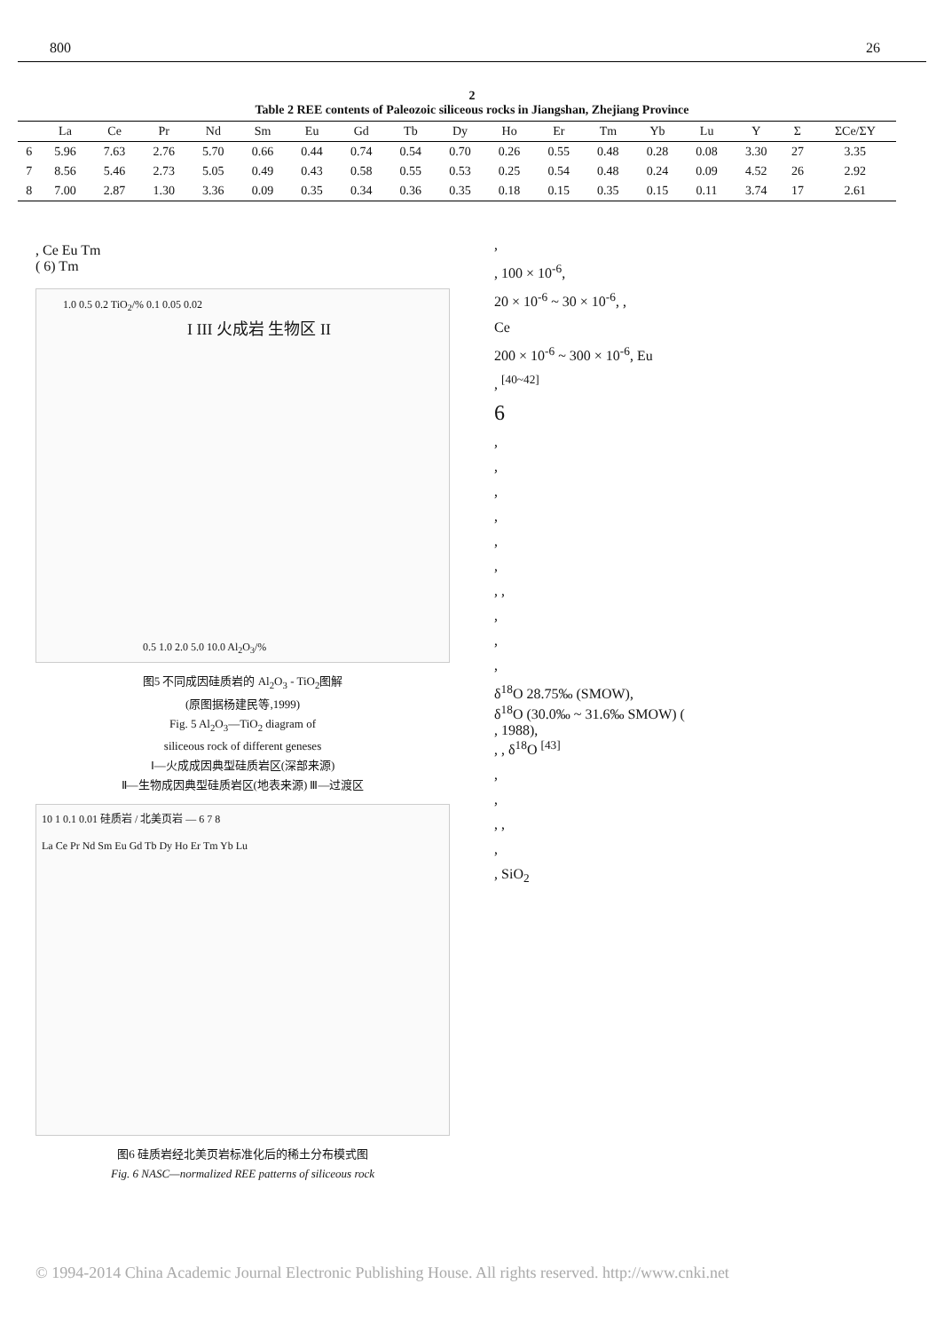800 26
2
Table 2 REE contents of Paleozoic siliceous rocks in Jiangshan, Zhejiang Province
| | La | Ce | Pr | Nd | Sm | Eu | Gd | Tb | Dy | Ho | Er | Tm | Yb | Lu | Y | Σ | ΣCe/ΣY |
| --- | --- | --- | --- | --- | --- | --- | --- | --- | --- | --- | --- | --- | --- | --- | --- | --- | --- |
| 6 | 5.96 | 7.63 | 2.76 | 5.70 | 0.66 | 0.44 | 0.74 | 0.54 | 0.70 | 0.26 | 0.55 | 0.48 | 0.28 | 0.08 | 3.30 | 27 | 3.35 |
| 7 | 8.56 | 5.46 | 2.73 | 5.05 | 0.49 | 0.43 | 0.58 | 0.55 | 0.53 | 0.25 | 0.54 | 0.48 | 0.24 | 0.09 | 4.52 | 26 | 2.92 |
| 8 | 7.00 | 2.87 | 1.30 | 3.36 | 0.09 | 0.35 | 0.34 | 0.36 | 0.35 | 0.18 | 0.15 | 0.35 | 0.15 | 0.11 | 3.74 | 17 | 2.61 |
, Ce Eu Tm
( 6) Tm
1.0 0.5 0.2 TiO<sub>2</sub>/% 0.1 0.05 0.02
I III 火成岩 生物区 II
0.5 1.0 2.0 5.0 10.0 Al<sub>2</sub>O<sub>3</sub>/%
图5 不同成因硅质岩的 Al<sub>2</sub>O<sub>3</sub> - TiO<sub>2</sub>图解
(原图据杨建民等,1999)
Fig. 5 Al<sub>2</sub>O<sub>3</sub>—TiO<sub>2</sub> diagram of
siliceous rock of different geneses
Ⅰ—火成成因典型硅质岩区(深部来源)
Ⅱ—生物成因典型硅质岩区(地表来源) Ⅲ—过渡区
10 1 0.1 0.01 硅质岩 / 北美页岩 — 6 7 8
La Ce Pr Nd Sm Eu Gd Tb Dy Ho Er Tm Yb Lu
图6 硅质岩经北美页岩标准化后的稀土分布模式图
Fig. 6 NASC—normalized REE patterns of siliceous rock
,
, 100 × 10<sup>-6</sup>,
20 × 10<sup>-6</sup> ~ 30 × 10<sup>-6</sup>, ,
Ce
200 × 10<sup>-6</sup> ~ 300 × 10<sup>-6</sup>, Eu
, <sup>[40~42]</sup>
6
,
,
,
,
,
,
, ,
,
,
,
δ<sup>18</sup>O 28.75‰ (SMOW),
δ<sup>18</sup>O (30.0‰ ~ 31.6‰ SMOW) (
, 1988),
, , δ<sup>18</sup>O <sup>[43]</sup>
,
,
, ,
,
, SiO<sub>2</sub>
© 1994-2014 China Academic Journal Electronic Publishing House. All rights reserved. http://www.cnki.net